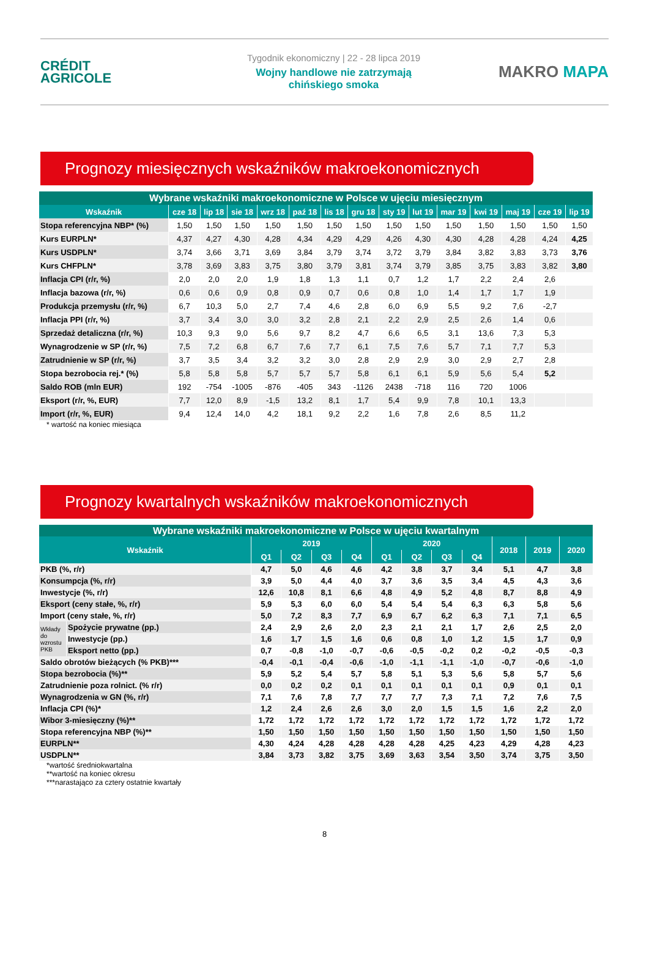CRÉDIT
AGRICOLE
Tygodnik ekonomiczny | 22 - 28 lipca 2019
Wojny handlowe nie zatrzymają
chińskiego smoka
MAKRO MAPA
Prognozy miesięcznych wskaźników makroekonomicznych
| Wybrane wskaźniki makroekonomiczne w Polsce w ujęciu miesięcznym | | | | | | | | | | | | | | |
| Wskaźnik | cze 18 | lip 18 | sie 18 | wrz 18 | paź 18 | lis 18 | gru 18 | sty 19 | lut 19 | mar 19 | kwi 19 | maj 19 | cze 19 | lip 19 |
| Stopa referencyjna NBP* (%) | 1,50 | 1,50 | 1,50 | 1,50 | 1,50 | 1,50 | 1,50 | 1,50 | 1,50 | 1,50 | 1,50 | 1,50 | 1,50 | 1,50 |
| Kurs EURPLN* | 4,37 | 4,27 | 4,30 | 4,28 | 4,34 | 4,29 | 4,29 | 4,26 | 4,30 | 4,30 | 4,28 | 4,28 | 4,24 | 4,25 |
| Kurs USDPLN* | 3,74 | 3,66 | 3,71 | 3,69 | 3,84 | 3,79 | 3,74 | 3,72 | 3,79 | 3,84 | 3,82 | 3,83 | 3,73 | 3,76 |
| Kurs CHFPLN* | 3,78 | 3,69 | 3,83 | 3,75 | 3,80 | 3,79 | 3,81 | 3,74 | 3,79 | 3,85 | 3,75 | 3,83 | 3,82 | 3,80 |
| Inflacja CPI (r/r, %) | 2,0 | 2,0 | 2,0 | 1,9 | 1,8 | 1,3 | 1,1 | 0,7 | 1,2 | 1,7 | 2,2 | 2,4 | 2,6 | |
| Inflacja bazowa (r/r, %) | 0,6 | 0,6 | 0,9 | 0,8 | 0,9 | 0,7 | 0,6 | 0,8 | 1,0 | 1,4 | 1,7 | 1,7 | 1,9 | |
| Produkcja przemysłu (r/r, %) | 6,7 | 10,3 | 5,0 | 2,7 | 7,4 | 4,6 | 2,8 | 6,0 | 6,9 | 5,5 | 9,2 | 7,6 | -2,7 | |
| Inflacja PPI (r/r, %) | 3,7 | 3,4 | 3,0 | 3,0 | 3,2 | 2,8 | 2,1 | 2,2 | 2,9 | 2,5 | 2,6 | 1,4 | 0,6 | |
| Sprzedaż detaliczna (r/r, %) | 10,3 | 9,3 | 9,0 | 5,6 | 9,7 | 8,2 | 4,7 | 6,6 | 6,5 | 3,1 | 13,6 | 7,3 | 5,3 | |
| Wynagrodzenie w SP (r/r, %) | 7,5 | 7,2 | 6,8 | 6,7 | 7,6 | 7,7 | 6,1 | 7,5 | 7,6 | 5,7 | 7,1 | 7,7 | 5,3 | |
| Zatrudnienie w SP (r/r, %) | 3,7 | 3,5 | 3,4 | 3,2 | 3,2 | 3,0 | 2,8 | 2,9 | 2,9 | 3,0 | 2,9 | 2,7 | 2,8 | |
| Stopa bezrobocia rej.* (%) | 5,8 | 5,8 | 5,8 | 5,7 | 5,7 | 5,7 | 5,8 | 6,1 | 6,1 | 5,9 | 5,6 | 5,4 | 5,2 | |
| Saldo ROB (mln EUR) | 192 | -754 | -1005 | -876 | -405 | 343 | -1126 | 2438 | -718 | 116 | 720 | 1006 | | |
| Eksport (r/r, %, EUR) | 7,7 | 12,0 | 8,9 | -1,5 | 13,2 | 8,1 | 1,7 | 5,4 | 9,9 | 7,8 | 10,1 | 13,3 | | |
| Import (r/r, %, EUR) | 9,4 | 12,4 | 14,0 | 4,2 | 18,1 | 9,2 | 2,2 | 1,6 | 7,8 | 2,6 | 8,5 | 11,2 | | |
* wartość na koniec miesiąca
Prognozy kwartalnych wskaźników makroekonomicznych
| Wybrane wskaźniki makroekonomiczne w Polsce w ujęciu kwartalnym | | | | | | | | | | | | |
| Wskaźnik | | 2019 | | | | 2020 | | | | 2018 | 2019 | 2020 |
| | | Q1 | Q2 | Q3 | Q4 | Q1 | Q2 | Q3 | Q4 | | | |
| PKB (%, r/r) | | 4,7 | 5,0 | 4,6 | 4,6 | 4,2 | 3,8 | 3,7 | 3,4 | 5,1 | 4,7 | 3,8 |
| Konsumpcja (%, r/r) | | 3,9 | 5,0 | 4,4 | 4,0 | 3,7 | 3,6 | 3,5 | 3,4 | 4,5 | 4,3 | 3,6 |
| Inwestycje (%, r/r) | | 12,6 | 10,8 | 8,1 | 6,6 | 4,8 | 4,9 | 5,2 | 4,8 | 8,7 | 8,8 | 4,9 |
| Eksport (ceny stałe, %, r/r) | | 5,9 | 5,3 | 6,0 | 6,0 | 5,4 | 5,4 | 5,4 | 6,3 | 6,3 | 5,8 | 5,6 |
| Import (ceny stałe, %, r/r) | | 5,0 | 7,2 | 8,3 | 7,7 | 6,9 | 6,7 | 6,2 | 6,3 | 7,1 | 7,1 | 6,5 |
| Wkłady do wzrostu PKB | Spożycie prywatne (pp.) | 2,4 | 2,9 | 2,6 | 2,0 | 2,3 | 2,1 | 2,1 | 1,7 | 2,6 | 2,5 | 2,0 |
| | Inwestycje (pp.) | 1,6 | 1,7 | 1,5 | 1,6 | 0,6 | 0,8 | 1,0 | 1,2 | 1,5 | 1,7 | 0,9 |
| | Eksport netto (pp.) | 0,7 | -0,8 | -1,0 | -0,7 | -0,6 | -0,5 | -0,2 | 0,2 | -0,2 | -0,5 | -0,3 |
| Saldo obrotów bieżących (% PKB)*** | | -0,4 | -0,1 | -0,4 | -0,6 | -1,0 | -1,1 | -1,1 | -1,0 | -0,7 | -0,6 | -1,0 |
| Stopa bezrobocia (%)** | | 5,9 | 5,2 | 5,4 | 5,7 | 5,8 | 5,1 | 5,3 | 5,6 | 5,8 | 5,7 | 5,6 |
| Zatrudnienie poza rolnict. (% r/r) | | 0,0 | 0,2 | 0,2 | 0,1 | 0,1 | 0,1 | 0,1 | 0,1 | 0,9 | 0,1 | 0,1 |
| Wynagrodzenia w GN (%, r/r) | | 7,1 | 7,6 | 7,8 | 7,7 | 7,7 | 7,7 | 7,3 | 7,1 | 7,2 | 7,6 | 7,5 |
| Inflacja CPI (%)* | | 1,2 | 2,4 | 2,6 | 2,6 | 3,0 | 2,0 | 1,5 | 1,5 | 1,6 | 2,2 | 2,0 |
| Wibor 3-miesięczny (%)** | | 1,72 | 1,72 | 1,72 | 1,72 | 1,72 | 1,72 | 1,72 | 1,72 | 1,72 | 1,72 | 1,72 |
| Stopa referencyjna NBP (%)** | | 1,50 | 1,50 | 1,50 | 1,50 | 1,50 | 1,50 | 1,50 | 1,50 | 1,50 | 1,50 | 1,50 |
| EURPLN** | | 4,30 | 4,24 | 4,28 | 4,28 | 4,28 | 4,28 | 4,25 | 4,23 | 4,29 | 4,28 | 4,23 |
| USDPLN** | | 3,84 | 3,73 | 3,82 | 3,75 | 3,69 | 3,63 | 3,54 | 3,50 | 3,74 | 3,75 | 3,50 |
*wartość średniokwartalna
**wartość na koniec okresu
***narastająco za cztery ostatnie kwartały
8